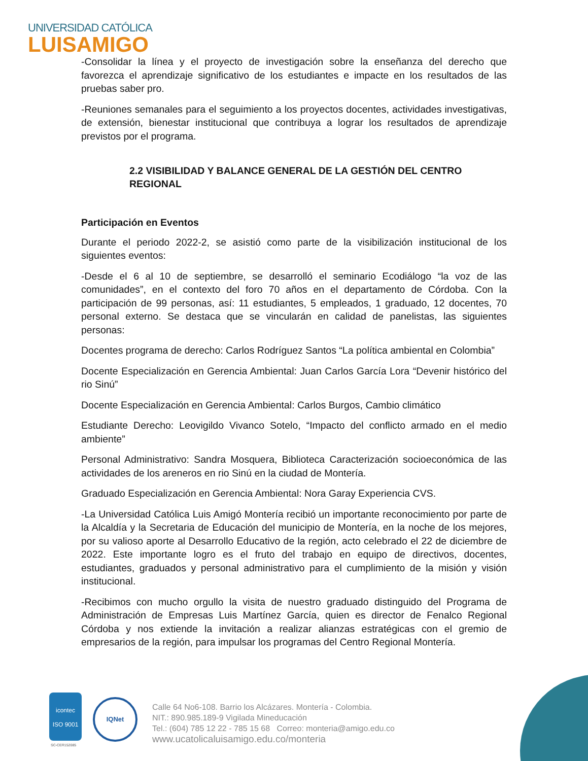UNIVERSIDAD CATÓLICA
LUISAMIGO
-Consolidar la línea y el proyecto de investigación sobre la enseñanza del derecho que favorezca el aprendizaje significativo de los estudiantes e impacte en los resultados de las pruebas saber pro.
-Reuniones semanales para el seguimiento a los proyectos docentes, actividades investigativas, de extensión, bienestar institucional que contribuya a lograr los resultados de aprendizaje previstos por el programa.
2.2 VISIBILIDAD Y BALANCE GENERAL DE LA GESTIÓN DEL CENTRO REGIONAL
Participación en Eventos
Durante el periodo 2022-2, se asistió como parte de la visibilización institucional de los siguientes eventos:
-Desde el 6 al 10 de septiembre, se desarrolló el seminario Ecodiálogo “la voz de las comunidades”, en el contexto del foro 70 años en el departamento de Córdoba. Con la participación de 99 personas, así: 11 estudiantes, 5 empleados, 1 graduado, 12 docentes, 70 personal externo. Se destaca que se vincularán en calidad de panelistas, las siguientes personas:
Docentes programa de derecho: Carlos Rodríguez Santos “La política ambiental en Colombia”
Docente Especialización en Gerencia Ambiental: Juan Carlos García Lora “Devenir histórico del rio Sinú”
Docente Especialización en Gerencia Ambiental: Carlos Burgos, Cambio climático
Estudiante Derecho: Leovigildo Vivanco Sotelo, “Impacto del conflicto armado en el medio ambiente”
Personal Administrativo: Sandra Mosquera, Biblioteca Caracterización socioeconómica de las actividades de los areneros en rio Sinú en la ciudad de Montería.
Graduado Especialización en Gerencia Ambiental: Nora Garay Experiencia CVS.
-La Universidad Católica Luis Amigó Montería recibió un importante reconocimiento por parte de la Alcaldía y la Secretaria de Educación del municipio de Montería, en la noche de los mejores, por su valioso aporte al Desarrollo Educativo de la región, acto celebrado el 22 de diciembre de 2022. Este importante logro es el fruto del trabajo en equipo de directivos, docentes, estudiantes, graduados y personal administrativo para el cumplimiento de la misión y visión institucional.
-Recibimos con mucho orgullo la visita de nuestro graduado distinguido del Programa de Administración de Empresas Luis Martínez García, quien es director de Fenalco Regional Córdoba y nos extiende la invitación a realizar alianzas estratégicas con el gremio de empresarios de la región, para impulsar los programas del Centro Regional Montería.
icontec
ISO 9001
SC-CER152085
IQNet
Calle 64 No6-108. Barrio los Alcázares. Montería - Colombia.
NIT.: 890.985.189-9 Vigilada Mineducación
Tel.: (604) 785 12 22 - 785 15 68 Correo: monteria@amigo.edu.co
www.ucatolicaluisamigo.edu.co/monteria